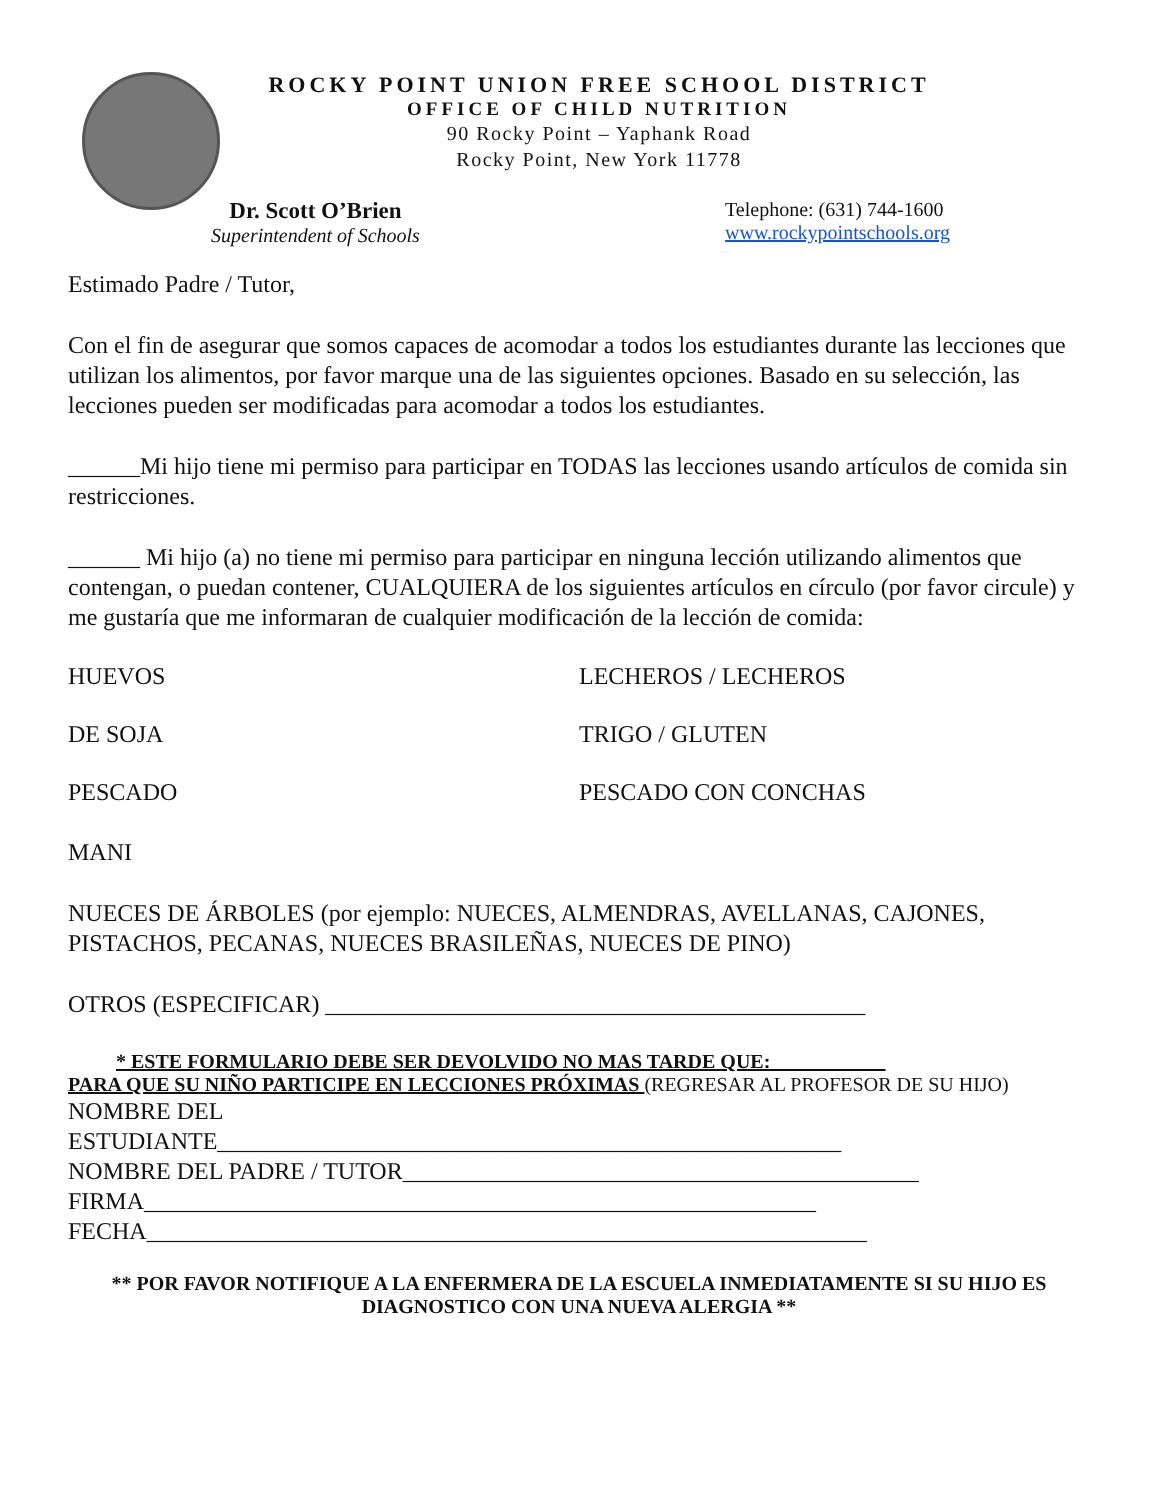ROCKY POINT UNION FREE SCHOOL DISTRICT
OFFICE OF CHILD NUTRITION
90 Rocky Point – Yaphank Road
Rocky Point, New York 11778
Dr. Scott O’Brien
Superintendent of Schools
Telephone: (631) 744-1600
www.rockypointschools.org
Estimado Padre / Tutor,
Con el fin de asegurar que somos capaces de acomodar a todos los estudiantes durante las lecciones que utilizan los alimentos, por favor marque una de las siguientes opciones. Basado en su selección, las lecciones pueden ser modificadas para acomodar a todos los estudiantes.
______Mi hijo tiene mi permiso para participar en TODAS las lecciones usando artículos de comida sin restricciones.
______ Mi hijo (a) no tiene mi permiso para participar en ninguna lección utilizando alimentos que contengan, o puedan contener, CUALQUIERA de los siguientes artículos en círculo (por favor circule) y me gustaría que me informaran de cualquier modificación de la lección de comida:
HUEVOS LECHEROS / LECHEROS
DE SOJA TRIGO / GLUTEN
PESCADO PESCADO CON CONCHAS
MANI
NUECES DE ÁRBOLES (por ejemplo: NUECES, ALMENDRAS, AVELLANAS, CAJONES, PISTACHOS, PECANAS, NUECES BRASILEÑAS, NUECES DE PINO)
OTROS (ESPECIFICAR) _____________________________________________
* ESTE FORMULARIO DEBE SER DEVOLVIDO NO MAS TARDE QUE: ___________
PARA QUE SU NIÑO PARTICIPE EN LECCIONES PRÓXIMAS (REGRESAR AL PROFESOR DE SU HIJO)
NOMBRE DEL
ESTUDIANTE____________________________________________________
NOMBRE DEL PADRE / TUTOR___________________________________________
FIRMA________________________________________________________
FECHA____________________________________________________________
** POR FAVOR NOTIFIQUE A LA ENFERMERA DE LA ESCUELA INMEDIATAMENTE SI SU HIJO ES DIAGNOSTICO CON UNA NUEVA ALERGIA **